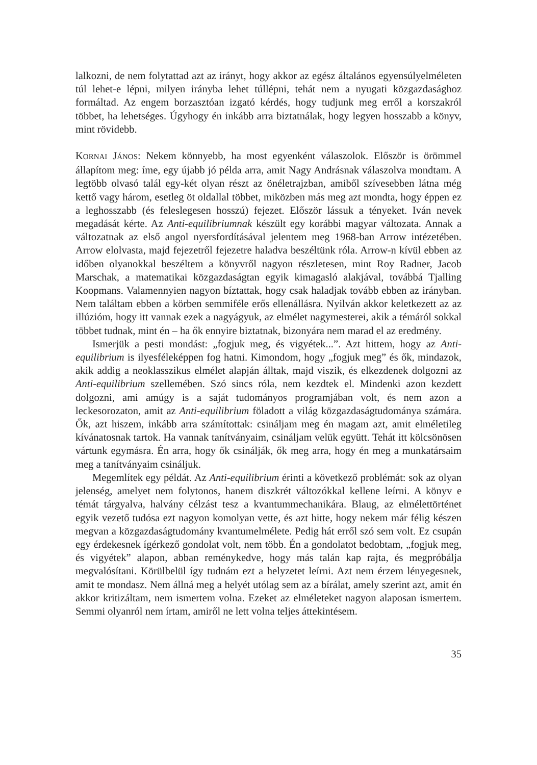lalkozni, de nem folytattad azt az irányt, hogy akkor az egész általános egyensúly­elméleten túl lehet-e lépni, milyen irányba lehet túllépni, tehát nem a nyugati köz­gazdasághoz formáltad. Az engem borzasztóan izgató kérdés, hogy tudjunk meg erről a korszakról többet, ha lehetséges. Úgyhogy én inkább arra biztatnálak, hogy legyen hosszabb a könyv, mint rövidebb.
KORNAI JÁNOS: Nekem könnyebb, ha most egyenként válaszolok. Először is örömmel állapítom meg: íme, egy újabb jó példa arra, amit Nagy Andrásnak válaszolva mondtam. A legtöbb olvasó talál egy-két olyan részt az önéletrajzban, amiből szívesebben látna még kettő vagy három, esetleg öt oldallal többet, miközben más meg azt mondta, hogy éppen ez a leghosszabb (és feleslegesen hosszú) fejezet. Először lássuk a tényeket. Iván nevek megadását kérte. Az Anti-equilibriumnak készült egy korábbi magyar változata. Annak a változatnak az első angol nyersfordításával jelentem meg 1968-ban Arrow intézetében. Arrow elolvasta, majd fejezetről fejezetre haladva beszéltünk róla. Arrow-n kívül ebben az időben olyanokkal beszéltem a könyvről nagyon részletesen, mint Roy Radner, Jacob Marschak, a matematikai közgazdaságtan egyik kimagasló alakjával, továbbá Tjalling Koopmans. Valamennyien nagyon bíztattak, hogy csak haladjak tovább ebben az irányban. Nem találtam ebben a körben semmiféle erős ellenállásra. Nyilván akkor keletkezett az az illúzióm, hogy itt vannak ezek a nagyágyuk, az elmélet nagymesterei, akik a témáról sokkal többet tudnak, mint én – ha ők ennyire biztatnak, bizonyára nem marad el az eredmény.
Ismerjük a pesti mondást: „fogjuk meg, és vigyétek...”. Azt hittem, hogy az Anti-equilibrium is ilyesféleképpen fog hatni. Kimondom, hogy „fogjuk meg” és ők, mindazok, akik addig a neoklasszikus elmélet alapján álltak, majd viszik, és elkezdenek dolgozni az Anti-equilibrium szellemében. Szó sincs róla, nem kezdtek el. Mindenki azon kezdett dolgozni, ami amúgy is a saját tudományos programjában volt, és nem azon a leckesorozaton, amit az Anti-equilibrium föladott a világ közgazdaság­tudománya számára. Ők, azt hiszem, inkább arra számítottak: csináljam meg én magam azt, amit elméletileg kívánatosnak tartok. Ha vannak tanítványaim, csináljam velük együtt. Tehát itt kölcsönösen vártunk egymásra. Én arra, hogy ők csinálják, ők meg arra, hogy én meg a munkatársaim meg a tanítványaim csináljuk.
Megemlítek egy példát. Az Anti-equilibrium érinti a következő problémát: sok az olyan jelenség, amelyet nem folytonos, hanem diszkrét változókkal kellene leírni. A könyv e témát tárgyalva, halvány célzást tesz a kvantummechanikára. Blaug, az elmélettörténet egyik vezető tudósa ezt nagyon komolyan vette, és azt hitte, hogy nekem már félig készen megvan a közgazdaságtudomány kvantumelmélete. Pedig hát erről szó sem volt. Ez csupán egy érdekesnek ígérkező gondolat volt, nem több. Én a gondolatot bedobtam, „fogjuk meg, és vigyétek” alapon, abban reménykedve, hogy más talán kap rajta, és megpróbálja megvalósítani. Körülbelül így tudnám ezt a helyzetet leírni. Azt nem érzem lényegesnek, amit te mondasz. Nem állná meg a helyét utólag sem az a bírálat, amely szerint azt, amit én akkor kritizáltam, nem ismertem volna. Ezeket az elméleteket nagyon alaposan ismertem. Semmi olyanról nem írtam, amiről ne lett volna teljes áttekintésem.
35